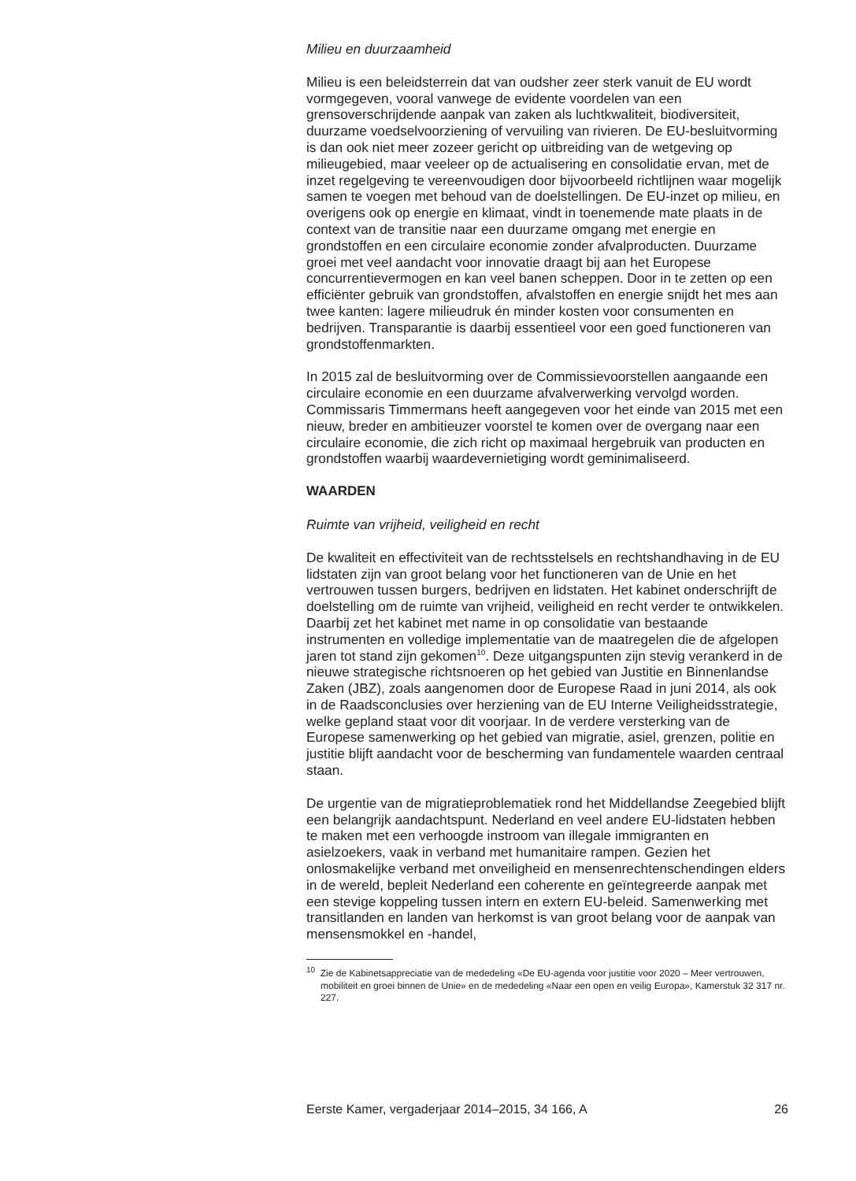Milieu en duurzaamheid
Milieu is een beleidsterrein dat van oudsher zeer sterk vanuit de EU wordt vormgegeven, vooral vanwege de evidente voordelen van een grensoverschrijdende aanpak van zaken als luchtkwaliteit, biodiversiteit, duurzame voedselvoorziening of vervuiling van rivieren. De EU-besluitvorming is dan ook niet meer zozeer gericht op uitbreiding van de wetgeving op milieugebied, maar veeleer op de actualisering en consolidatie ervan, met de inzet regelgeving te vereenvoudigen door bijvoorbeeld richtlijnen waar mogelijk samen te voegen met behoud van de doelstellingen. De EU-inzet op milieu, en overigens ook op energie en klimaat, vindt in toenemende mate plaats in de context van de transitie naar een duurzame omgang met energie en grondstoffen en een circulaire economie zonder afvalproducten. Duurzame groei met veel aandacht voor innovatie draagt bij aan het Europese concurrentievermogen en kan veel banen scheppen. Door in te zetten op een efficiënter gebruik van grondstoffen, afvalstoffen en energie snijdt het mes aan twee kanten: lagere milieudruk én minder kosten voor consumenten en bedrijven. Transparantie is daarbij essentieel voor een goed functioneren van grondstoffenmarkten.
In 2015 zal de besluitvorming over de Commissievoorstellen aangaande een circulaire economie en een duurzame afvalverwerking vervolgd worden. Commissaris Timmermans heeft aangegeven voor het einde van 2015 met een nieuw, breder en ambitieuzer voorstel te komen over de overgang naar een circulaire economie, die zich richt op maximaal hergebruik van producten en grondstoffen waarbij waardevernietiging wordt geminimaliseerd.
WAARDEN
Ruimte van vrijheid, veiligheid en recht
De kwaliteit en effectiviteit van de rechtsstelsels en rechtshandhaving in de EU lidstaten zijn van groot belang voor het functioneren van de Unie en het vertrouwen tussen burgers, bedrijven en lidstaten. Het kabinet onderschrijft de doelstelling om de ruimte van vrijheid, veiligheid en recht verder te ontwikkelen. Daarbij zet het kabinet met name in op consolidatie van bestaande instrumenten en volledige implementatie van de maatregelen die de afgelopen jaren tot stand zijn gekomen<sup>10</sup>. Deze uitgangspunten zijn stevig verankerd in de nieuwe strategische richtsnoeren op het gebied van Justitie en Binnenlandse Zaken (JBZ), zoals aangenomen door de Europese Raad in juni 2014, als ook in de Raadsconclusies over herziening van de EU Interne Veiligheidsstrategie, welke gepland staat voor dit voorjaar. In de verdere versterking van de Europese samenwerking op het gebied van migratie, asiel, grenzen, politie en justitie blijft aandacht voor de bescherming van fundamentele waarden centraal staan.
De urgentie van de migratieproblematiek rond het Middellandse Zeegebied blijft een belangrijk aandachtspunt. Nederland en veel andere EU-lidstaten hebben te maken met een verhoogde instroom van illegale immigranten en asielzoekers, vaak in verband met humanitaire rampen. Gezien het onlosmakelijke verband met onveiligheid en mensenrechtenschendingen elders in de wereld, bepleit Nederland een coherente en geïntegreerde aanpak met een stevige koppeling tussen intern en extern EU-beleid. Samenwerking met transitlanden en landen van herkomst is van groot belang voor de aanpak van mensensmokkel en -handel,
<sup>10</sup> Zie de Kabinetsappreciatie van de mededeling «De EU-agenda voor justitie voor 2020 – Meer vertrouwen, mobiliteit en groei binnen de Unie» en de mededeling «Naar een open en veilig Europa», Kamerstuk 32 317 nr. 227.
Eerste Kamer, vergaderjaar 2014–2015, 34 166, A 26